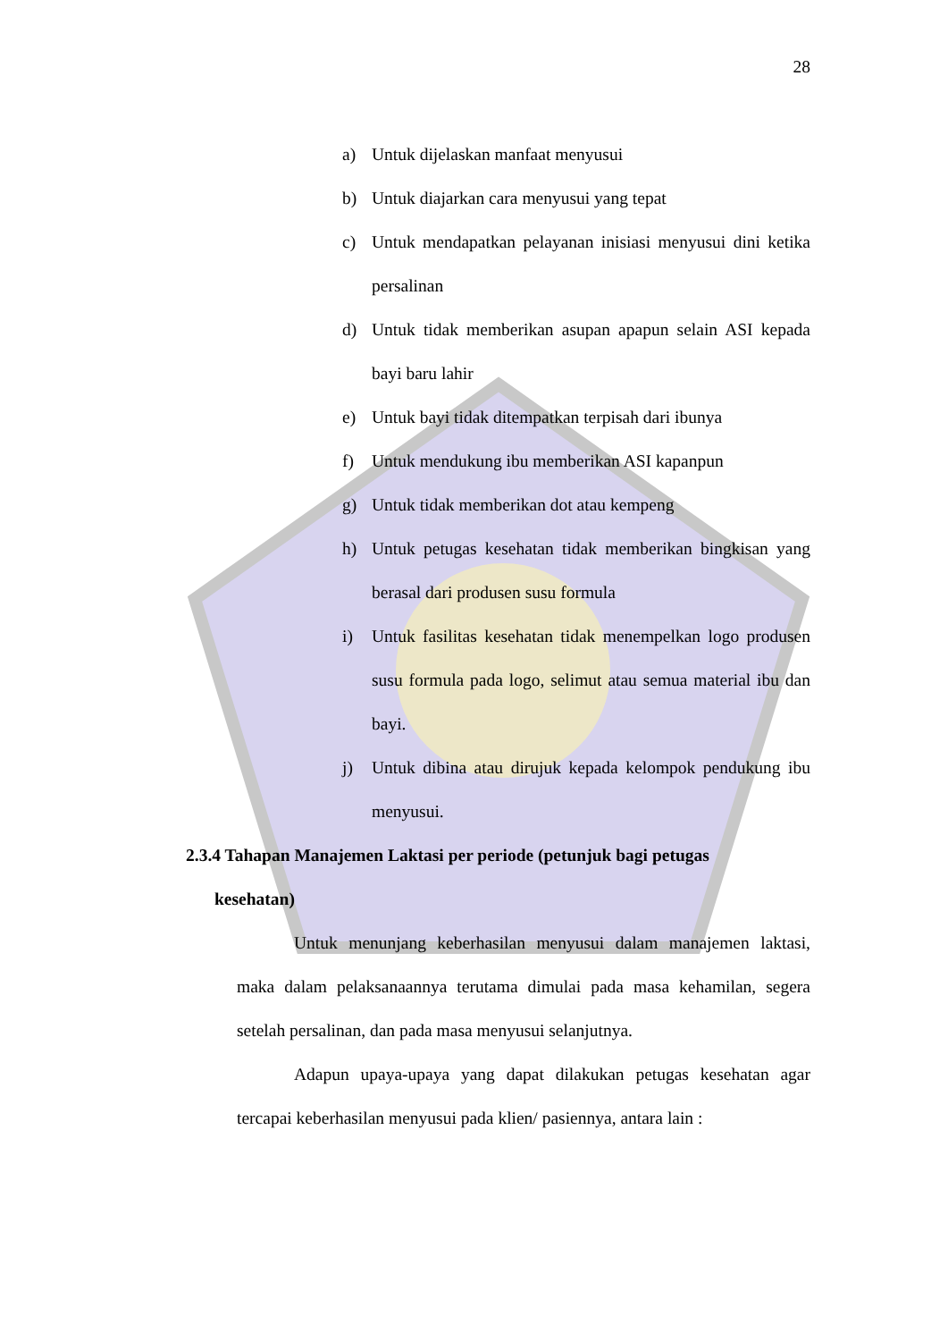28
a) Untuk dijelaskan manfaat menyusui
b) Untuk diajarkan cara menyusui yang tepat
c) Untuk mendapatkan pelayanan inisiasi menyusui dini ketika persalinan
d) Untuk tidak memberikan asupan apapun selain ASI kepada bayi baru lahir
e) Untuk bayi tidak ditempatkan terpisah dari ibunya
f) Untuk mendukung ibu memberikan ASI kapanpun
g) Untuk tidak memberikan dot atau kempeng
h) Untuk petugas kesehatan tidak memberikan bingkisan yang berasal dari produsen susu formula
i) Untuk fasilitas kesehatan tidak menempelkan logo produsen susu formula pada logo, selimut atau semua material ibu dan bayi.
j) Untuk dibina atau dirujuk kepada kelompok pendukung ibu menyusui.
2.3.4 Tahapan Manajemen Laktasi per periode (petunjuk bagi petugas
kesehatan)
Untuk menunjang keberhasilan menyusui dalam manajemen laktasi, maka dalam pelaksanaannya terutama dimulai pada masa kehamilan, segera setelah persalinan, dan pada masa menyusui selanjutnya.
Adapun upaya-upaya yang dapat dilakukan petugas kesehatan agar tercapai keberhasilan menyusui pada klien/ pasiennya, antara lain :